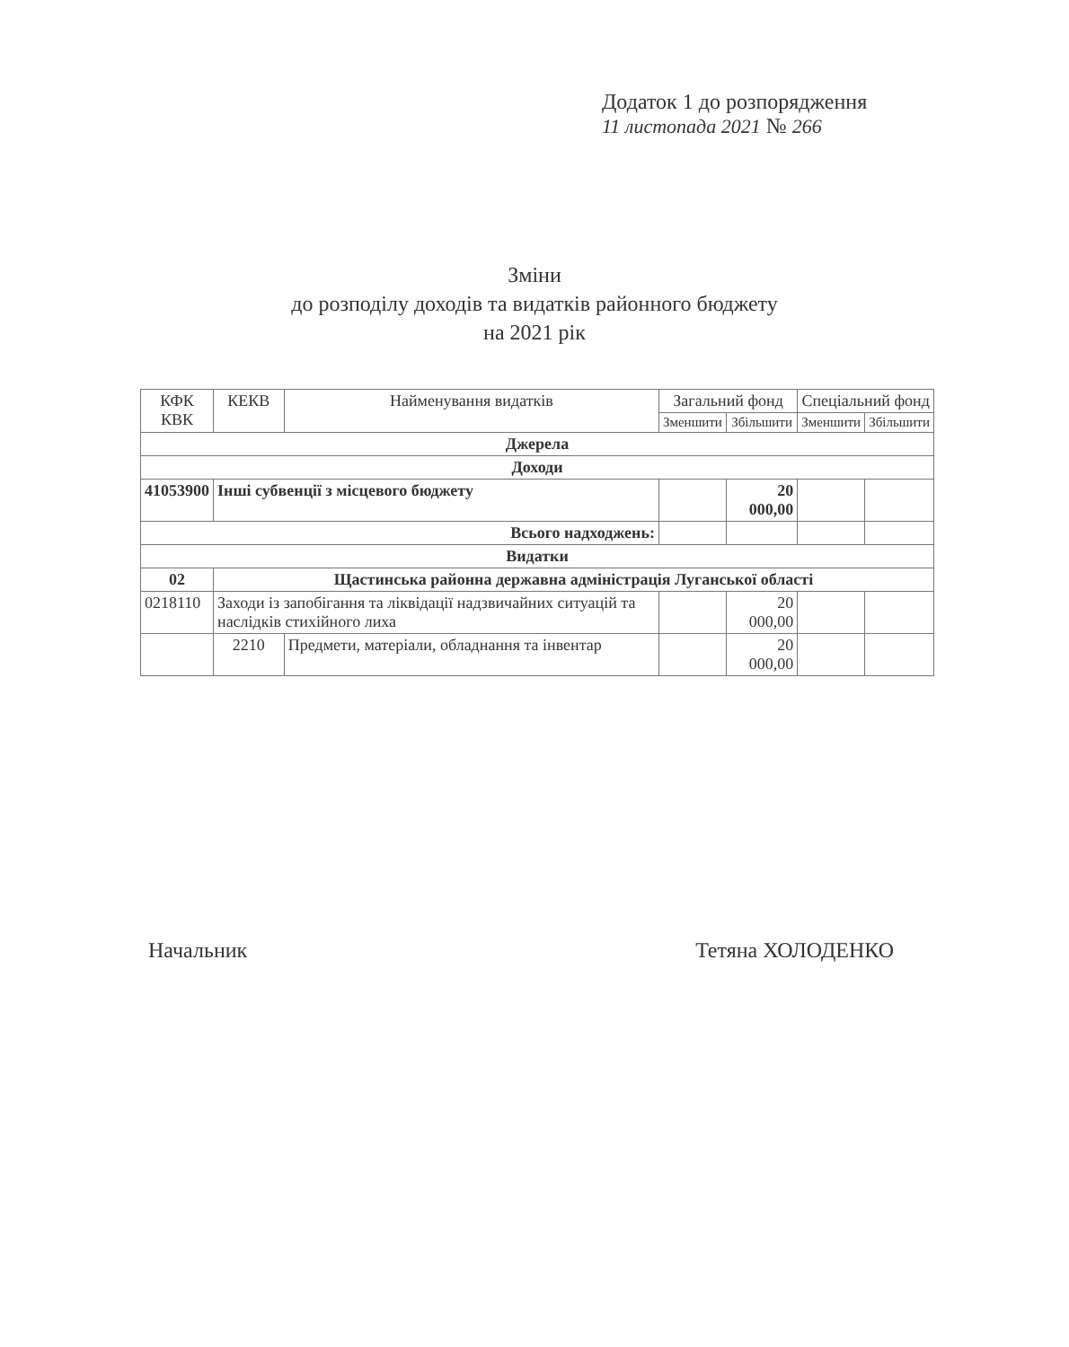Додаток 1 до розпорядження
11 листопада 2021 № 266
Зміни
до розподілу доходів та видатків районного бюджету
на 2021 рік
| КФК КВК | КЕКВ | Найменування видатків | Загальний фонд | | Спеціальний фонд | |
| --- | --- | --- | --- | --- | --- | --- |
| | | | Зменшити | Збільшити | Зменшити | Збільшити |
| Джерела | | | | | | |
| Доходи | | | | | | |
| 41053900 | Інші субвенції з місцевого бюджету | | | 20 000,00 | | |
| Всього надходжень: | | | | | | |
| Видатки | | | | | | |
| 02 | Щастинська районна державна адміністрація Луганської області | | | | | |
| 0218110 | Заходи із запобігання та ліквідації надзвичайних ситуацій та наслідків стихійного лиха | | | 20 000,00 | | |
| | 2210 | Предмети, матеріали, обладнання та інвентар | | 20 000,00 | | |
Начальник Тетяна ХОЛОДЕНКО